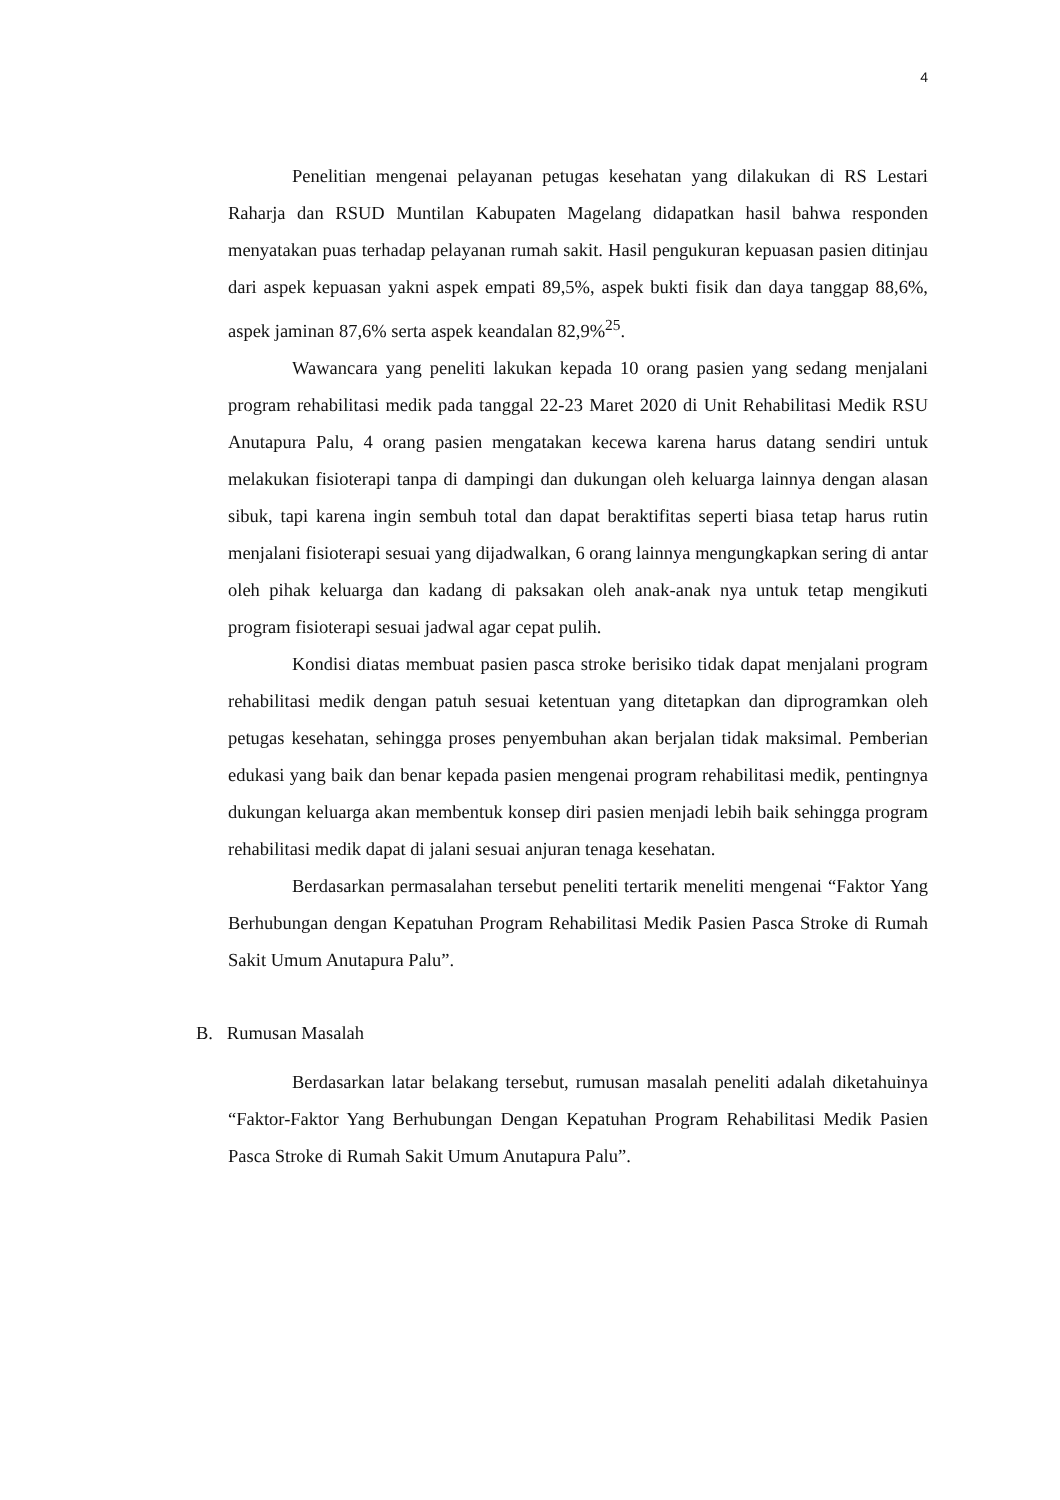4
Penelitian mengenai pelayanan petugas kesehatan yang dilakukan di RS Lestari Raharja dan RSUD Muntilan Kabupaten Magelang didapatkan hasil bahwa responden menyatakan puas terhadap pelayanan rumah sakit. Hasil pengukuran kepuasan pasien ditinjau dari aspek kepuasan yakni aspek empati 89,5%, aspek bukti fisik dan daya tanggap 88,6%, aspek jaminan 87,6% serta aspek keandalan 82,9%<sup>25</sup>.
Wawancara yang peneliti lakukan kepada 10 orang pasien yang sedang menjalani program rehabilitasi medik pada tanggal 22-23 Maret 2020 di Unit Rehabilitasi Medik RSU Anutapura Palu, 4 orang pasien mengatakan kecewa karena harus datang sendiri untuk melakukan fisioterapi tanpa di dampingi dan dukungan oleh keluarga lainnya dengan alasan sibuk, tapi karena ingin sembuh total dan dapat beraktifitas seperti biasa tetap harus rutin menjalani fisioterapi sesuai yang dijadwalkan, 6 orang lainnya mengungkapkan sering di antar oleh pihak keluarga dan kadang di paksakan oleh anak-anak nya untuk tetap mengikuti program fisioterapi sesuai jadwal agar cepat pulih.
Kondisi diatas membuat pasien pasca stroke berisiko tidak dapat menjalani program rehabilitasi medik dengan patuh sesuai ketentuan yang ditetapkan dan diprogramkan oleh petugas kesehatan, sehingga proses penyembuhan akan berjalan tidak maksimal. Pemberian edukasi yang baik dan benar kepada pasien mengenai program rehabilitasi medik, pentingnya dukungan keluarga akan membentuk konsep diri pasien menjadi lebih baik sehingga program rehabilitasi medik dapat di jalani sesuai anjuran tenaga kesehatan.
Berdasarkan permasalahan tersebut peneliti tertarik meneliti mengenai “Faktor Yang Berhubungan dengan Kepatuhan Program Rehabilitasi Medik Pasien Pasca Stroke di Rumah Sakit Umum Anutapura Palu”.
B. Rumusan Masalah
Berdasarkan latar belakang tersebut, rumusan masalah peneliti adalah diketahuinya “Faktor-Faktor Yang Berhubungan Dengan Kepatuhan Program Rehabilitasi Medik Pasien Pasca Stroke di Rumah Sakit Umum Anutapura Palu”.